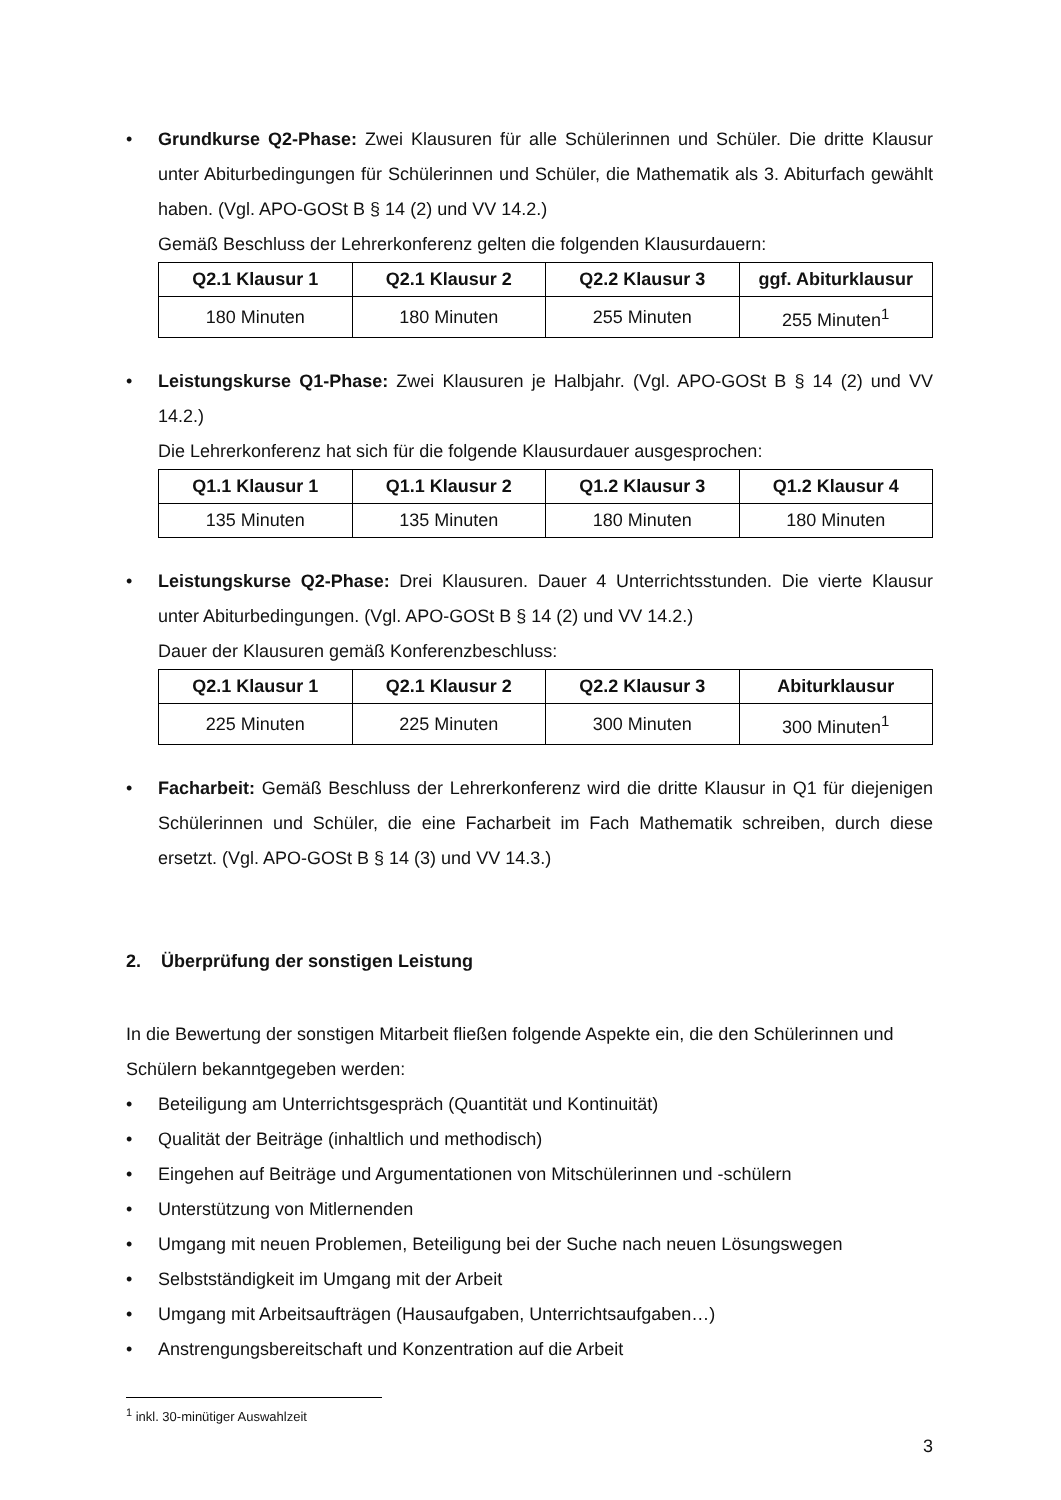• Grundkurse Q2-Phase: Zwei Klausuren für alle Schülerinnen und Schüler. Die dritte Klausur unter Abiturbedingungen für Schülerinnen und Schüler, die Mathematik als 3. Abiturfach gewählt haben. (Vgl. APO-GOSt B § 14 (2) und VV 14.2.)
Gemäß Beschluss der Lehrerkonferenz gelten die folgenden Klausurdauern:
| Q2.1 Klausur 1 | Q2.1 Klausur 2 | Q2.2 Klausur 3 | ggf. Abiturklausur |
| --- | --- | --- | --- |
| 180 Minuten | 180 Minuten | 255 Minuten | 255 Minuten<sup>1</sup> |
• Leistungskurse Q1-Phase: Zwei Klausuren je Halbjahr. (Vgl. APO-GOSt B § 14 (2) und VV 14.2.)
Die Lehrerkonferenz hat sich für die folgende Klausurdauer ausgesprochen:
| Q1.1 Klausur 1 | Q1.1 Klausur 2 | Q1.2 Klausur 3 | Q1.2 Klausur 4 |
| --- | --- | --- | --- |
| 135 Minuten | 135 Minuten | 180 Minuten | 180 Minuten |
• Leistungskurse Q2-Phase: Drei Klausuren. Dauer 4 Unterrichtsstunden. Die vierte Klausur unter Abiturbedingungen. (Vgl. APO-GOSt B § 14 (2) und VV 14.2.)
Dauer der Klausuren gemäß Konferenzbeschluss:
| Q2.1 Klausur 1 | Q2.1 Klausur 2 | Q2.2 Klausur 3 | Abiturklausur |
| --- | --- | --- | --- |
| 225 Minuten | 225 Minuten | 300 Minuten | 300 Minuten<sup>1</sup> |
• Facharbeit: Gemäß Beschluss der Lehrerkonferenz wird die dritte Klausur in Q1 für diejenigen Schülerinnen und Schüler, die eine Facharbeit im Fach Mathematik schreiben, durch diese ersetzt. (Vgl. APO-GOSt B § 14 (3) und VV 14.3.)
2. Überprüfung der sonstigen Leistung
In die Bewertung der sonstigen Mitarbeit fließen folgende Aspekte ein, die den Schülerinnen und Schülern bekanntgegeben werden:
• Beteiligung am Unterrichtsgespräch (Quantität und Kontinuität)
• Qualität der Beiträge (inhaltlich und methodisch)
• Eingehen auf Beiträge und Argumentationen von Mitschülerinnen und -schülern
• Unterstützung von Mitlernenden
• Umgang mit neuen Problemen, Beteiligung bei der Suche nach neuen Lösungswegen
• Selbstständigkeit im Umgang mit der Arbeit
• Umgang mit Arbeitsaufträgen (Hausaufgaben, Unterrichtsaufgaben…)
• Anstrengungsbereitschaft und Konzentration auf die Arbeit
<sup>1</sup> inkl. 30-minütiger Auswahlzeit
3